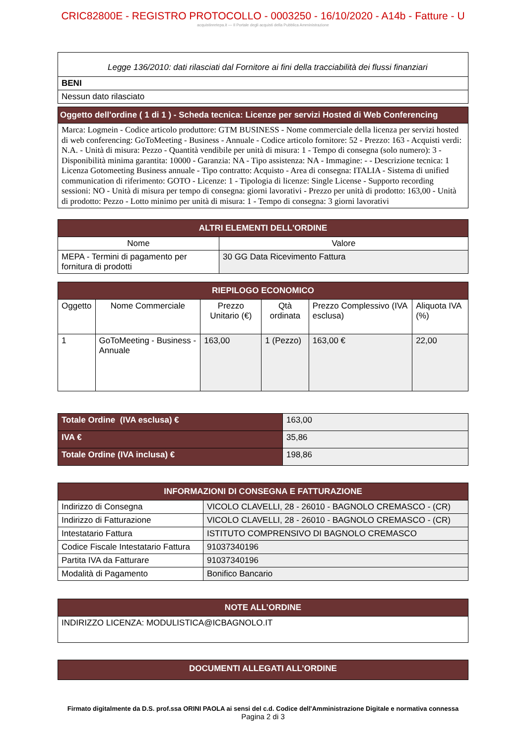CRIC82800E - REGISTRO PROTOCOLLO - 0003250 - 16/10/2020 - A14b - Fatture - U
acquistinretepa.it — Il Portale degli acquisti della Pubblica Amministrazione
| Legge 136/2010: dati rilasciati dal Fornitore ai fini della tracciabilità dei flussi finanziari |
| BENI |
| Nessun dato rilasciato |
| Oggetto dell'ordine ( 1 di 1 ) - Scheda tecnica: Licenze per servizi Hosted di Web Conferencing |
| Marca: Logmein - Codice articolo produttore: GTM BUSINESS - Nome commerciale della licenza per servizi hosted di web conferencing: GoToMeeting - Business - Annuale - Codice articolo fornitore: 52 - Prezzo: 163 - Acquisti verdi: N.A. - Unità di misura: Pezzo - Quantità vendibile per unità di misura: 1 - Tempo di consegna (solo numero): 3 - Disponibilità minima garantita: 10000 - Garanzia: NA - Tipo assistenza: NA - Immagine: - - Descrizione tecnica: 1 Licenza Gotomeeting Business annuale - Tipo contratto: Acquisto - Area di consegna: ITALIA - Sistema di unified communication di riferimento: GOTO - Licenze: 1 - Tipologia di licenze: Single License - Supporto recording sessioni: NO - Unità di misura per tempo di consegna: giorni lavorativi - Prezzo per unità di prodotto: 163,00 - Unità di prodotto: Pezzo - Lotto minimo per unità di misura: 1 - Tempo di consegna: 3 giorni lavorativi |
| ALTRI ELEMENTI DELL'ORDINE | |
| Nome | Valore |
| MEPA - Termini di pagamento per fornitura di prodotti | 30 GG Data Ricevimento Fattura |
| RIEPILOGO ECONOMICO | | | | | |
| Oggetto | Nome Commerciale | Prezzo Unitario (€) | Qtà ordinata | Prezzo Complessivo (IVA esclusa) | Aliquota IVA (%) |
| 1 | GoToMeeting - Business - Annuale | 163,00 | 1 (Pezzo) | 163,00 € | 22,00 |
| Totale Ordine (IVA esclusa) € | 163,00 |
| IVA € | 35,86 |
| Totale Ordine (IVA inclusa) € | 198,86 |
| INFORMAZIONI DI CONSEGNA E FATTURAZIONE | |
| Indirizzo di Consegna | VICOLO CLAVELLI, 28 - 26010 - BAGNOLO CREMASCO - (CR) |
| Indirizzo di Fatturazione | VICOLO CLAVELLI, 28 - 26010 - BAGNOLO CREMASCO - (CR) |
| Intestatario Fattura | ISTITUTO COMPRENSIVO DI BAGNOLO CREMASCO |
| Codice Fiscale Intestatario Fattura | 91037340196 |
| Partita IVA da Fatturare | 91037340196 |
| Modalità di Pagamento | Bonifico Bancario |
| NOTE ALL’ORDINE |
| INDIRIZZO LICENZA: MODULISTICA@ICBAGNOLO.IT |
| DOCUMENTI ALLEGATI ALL’ORDINE |
Firmato digitalmente da D.S. prof.ssa ORINI PAOLA ai sensi del c.d. Codice dell'Amministrazione Digitale e normativa connessa
Pagina 2 di 3